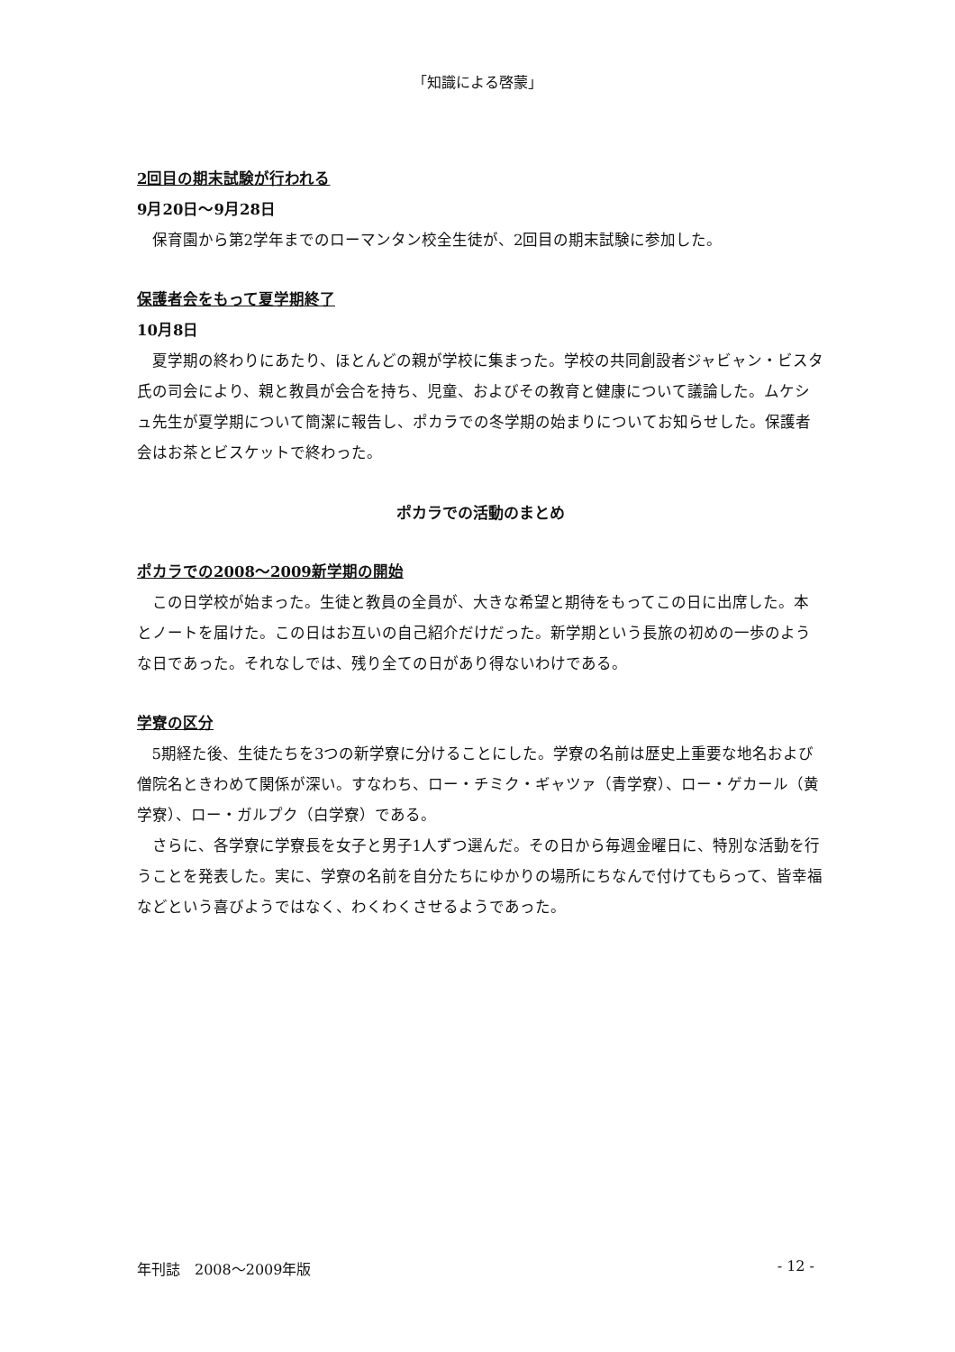「知識による啓蒙」
2回目の期末試験が行われる
9月20日～9月28日
保育園から第2学年までのローマンタン校全生徒が、2回目の期末試験に参加した。
保護者会をもって夏学期終了
10月8日
夏学期の終わりにあたり、ほとんどの親が学校に集まった。学校の共同創設者ジャビャン・ビスタ氏の司会により、親と教員が会合を持ち、児童、およびその教育と健康について議論した。ムケシュ先生が夏学期について簡潔に報告し、ポカラでの冬学期の始まりについてお知らせした。保護者会はお茶とビスケットで終わった。
ポカラでの活動のまとめ
ポカラでの2008～2009新学期の開始
この日学校が始まった。生徒と教員の全員が、大きな希望と期待をもってこの日に出席した。本とノートを届けた。この日はお互いの自己紹介だけだった。新学期という長旅の初めの一歩のような日であった。それなしでは、残り全ての日があり得ないわけである。
学寮の区分
5期経た後、生徒たちを3つの新学寮に分けることにした。学寮の名前は歴史上重要な地名および僧院名ときわめて関係が深い。すなわち、ロー・チミク・ギャツァ（青学寮）、ロー・ゲカール（黄学寮）、ロー・ガルプク（白学寮）である。
さらに、各学寮に学寮長を女子と男子1人ずつ選んだ。その日から毎週金曜日に、特別な活動を行うことを発表した。実に、学寮の名前を自分たちにゆかりの場所にちなんで付けてもらって、皆幸福などという喜びようではなく、わくわくさせるようであった。
年刊誌　2008～2009年版 - 12 -